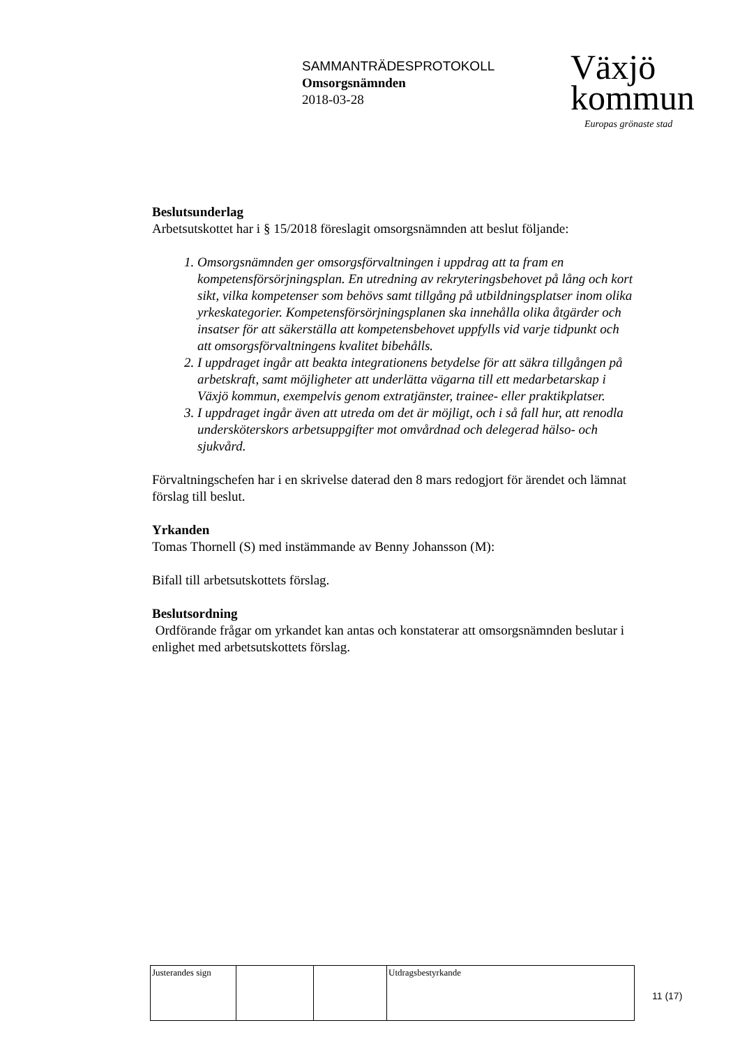SAMMANTRÄDESPROTOKOLL
Omsorgsnämnden
2018-03-28
Växjö
kommun
Europas grönaste stad
Beslutsunderlag
Arbetsutskottet har i § 15/2018 föreslagit omsorgsnämnden att beslut följande:
1. Omsorgsnämnden ger omsorgsförvaltningen i uppdrag att ta fram en kompetensförsörjningsplan. En utredning av rekryteringsbehovet på lång och kort sikt, vilka kompetenser som behövs samt tillgång på utbildningsplatser inom olika yrkeskategorier. Kompetensförsörjningsplanen ska innehålla olika åtgärder och insatser för att säkerställa att kompetensbehovet uppfylls vid varje tidpunkt och att omsorgsförvaltningens kvalitet bibehålls.
2. I uppdraget ingår att beakta integrationens betydelse för att säkra tillgången på arbetskraft, samt möjligheter att underlätta vägarna till ett medarbetarskap i Växjö kommun, exempelvis genom extratjänster, trainee- eller praktikplatser.
3. I uppdraget ingår även att utreda om det är möjligt, och i så fall hur, att renodla undersköterskors arbetsuppgifter mot omvårdnad och delegerad hälso- och sjukvård.
Förvaltningschefen har i en skrivelse daterad den 8 mars redogjort för ärendet och lämnat förslag till beslut.
Yrkanden
Tomas Thornell (S) med instämmande av Benny Johansson (M):
Bifall till arbetsutskottets förslag.
Beslutsordning
Ordförande frågar om yrkandet kan antas och konstaterar att omsorgsnämnden beslutar i enlighet med arbetsutskottets förslag.
| Justerandes sign | | | Utdragsbestyrkande |
11 (17)